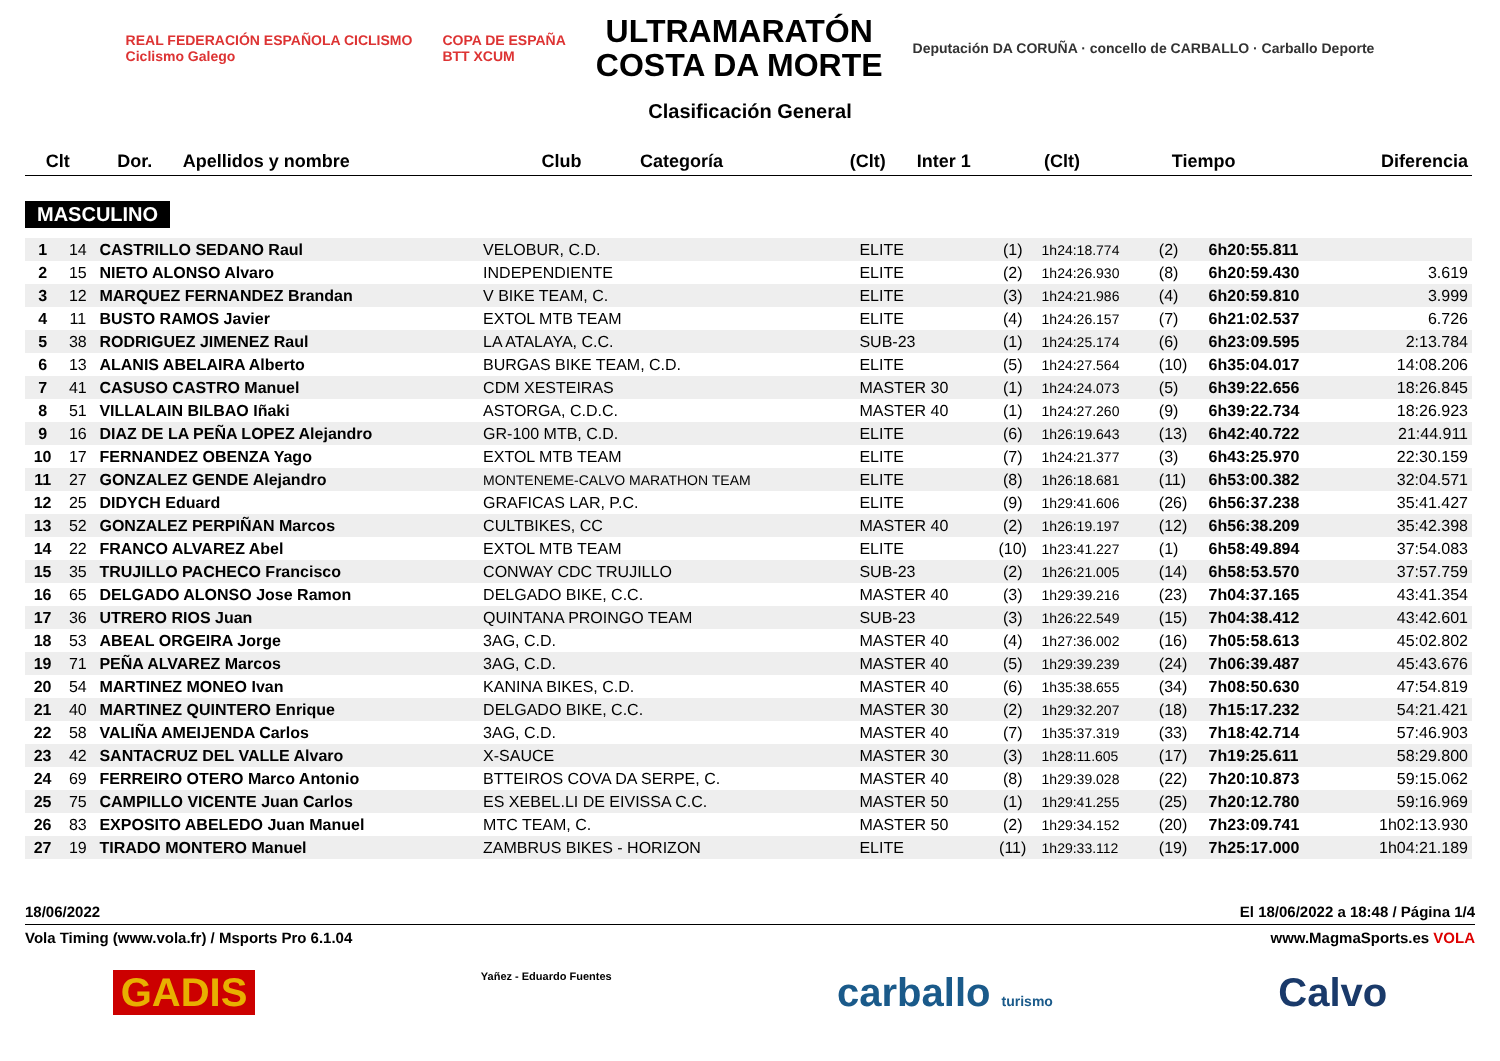REAL FEDERACIÓN ESPAÑOLA CICLISMO
Ciclismo Galego
COPA DE ESPAÑA
BTT XCUM
ULTRAMARATÓN
COSTA DA MORTE
Deputación DA CORUÑA · concello de CARBALLO · Carballo Deporte
Clasificación General
| Clt | Dor. | Apellidos y nombre | Club | Categoría | (Clt) | Inter 1 | (Clt) | Tiempo | Diferencia |
| --- | --- | --- | --- | --- | --- | --- | --- | --- | --- |
MASCULINO
| 1 | 14 | CASTRILLO SEDANO Raul | VELOBUR, C.D. | ELITE | (1) | 1h24:18.774 | (2) | 6h20:55.811 | |
| 2 | 15 | NIETO ALONSO Alvaro | INDEPENDIENTE | ELITE | (2) | 1h24:26.930 | (8) | 6h20:59.430 | 3.619 |
| 3 | 12 | MARQUEZ FERNANDEZ Brandan | V BIKE TEAM, C. | ELITE | (3) | 1h24:21.986 | (4) | 6h20:59.810 | 3.999 |
| 4 | 11 | BUSTO RAMOS Javier | EXTOL MTB TEAM | ELITE | (4) | 1h24:26.157 | (7) | 6h21:02.537 | 6.726 |
| 5 | 38 | RODRIGUEZ JIMENEZ Raul | LA ATALAYA, C.C. | SUB-23 | (1) | 1h24:25.174 | (6) | 6h23:09.595 | 2:13.784 |
| 6 | 13 | ALANIS ABELAIRA Alberto | BURGAS BIKE TEAM, C.D. | ELITE | (5) | 1h24:27.564 | (10) | 6h35:04.017 | 14:08.206 |
| 7 | 41 | CASUSO CASTRO Manuel | CDM XESTEIRAS | MASTER 30 | (1) | 1h24:24.073 | (5) | 6h39:22.656 | 18:26.845 |
| 8 | 51 | VILLALAIN BILBAO Iñaki | ASTORGA, C.D.C. | MASTER 40 | (1) | 1h24:27.260 | (9) | 6h39:22.734 | 18:26.923 |
| 9 | 16 | DIAZ DE LA PEÑA LOPEZ Alejandro | GR-100 MTB, C.D. | ELITE | (6) | 1h26:19.643 | (13) | 6h42:40.722 | 21:44.911 |
| 10 | 17 | FERNANDEZ OBENZA Yago | EXTOL MTB TEAM | ELITE | (7) | 1h24:21.377 | (3) | 6h43:25.970 | 22:30.159 |
| 11 | 27 | GONZALEZ GENDE Alejandro | MONTENEME-CALVO MARATHON TEAM | ELITE | (8) | 1h26:18.681 | (11) | 6h53:00.382 | 32:04.571 |
| 12 | 25 | DIDYCH Eduard | GRAFICAS LAR, P.C. | ELITE | (9) | 1h29:41.606 | (26) | 6h56:37.238 | 35:41.427 |
| 13 | 52 | GONZALEZ PERPIÑAN Marcos | CULTBIKES, CC | MASTER 40 | (2) | 1h26:19.197 | (12) | 6h56:38.209 | 35:42.398 |
| 14 | 22 | FRANCO ALVAREZ Abel | EXTOL MTB TEAM | ELITE | (10) | 1h23:41.227 | (1) | 6h58:49.894 | 37:54.083 |
| 15 | 35 | TRUJILLO PACHECO Francisco | CONWAY CDC TRUJILLO | SUB-23 | (2) | 1h26:21.005 | (14) | 6h58:53.570 | 37:57.759 |
| 16 | 65 | DELGADO ALONSO Jose Ramon | DELGADO BIKE, C.C. | MASTER 40 | (3) | 1h29:39.216 | (23) | 7h04:37.165 | 43:41.354 |
| 17 | 36 | UTRERO RIOS Juan | QUINTANA PROINGO TEAM | SUB-23 | (3) | 1h26:22.549 | (15) | 7h04:38.412 | 43:42.601 |
| 18 | 53 | ABEAL ORGEIRA Jorge | 3AG, C.D. | MASTER 40 | (4) | 1h27:36.002 | (16) | 7h05:58.613 | 45:02.802 |
| 19 | 71 | PEÑA ALVAREZ Marcos | 3AG, C.D. | MASTER 40 | (5) | 1h29:39.239 | (24) | 7h06:39.487 | 45:43.676 |
| 20 | 54 | MARTINEZ MONEO Ivan | KANINA BIKES, C.D. | MASTER 40 | (6) | 1h35:38.655 | (34) | 7h08:50.630 | 47:54.819 |
| 21 | 40 | MARTINEZ QUINTERO Enrique | DELGADO BIKE, C.C. | MASTER 30 | (2) | 1h29:32.207 | (18) | 7h15:17.232 | 54:21.421 |
| 22 | 58 | VALIÑA AMEIJENDA Carlos | 3AG, C.D. | MASTER 40 | (7) | 1h35:37.319 | (33) | 7h18:42.714 | 57:46.903 |
| 23 | 42 | SANTACRUZ DEL VALLE Alvaro | X-SAUCE | MASTER 30 | (3) | 1h28:11.605 | (17) | 7h19:25.611 | 58:29.800 |
| 24 | 69 | FERREIRO OTERO Marco Antonio | BTTEIROS COVA DA SERPE, C. | MASTER 40 | (8) | 1h29:39.028 | (22) | 7h20:10.873 | 59:15.062 |
| 25 | 75 | CAMPILLO VICENTE Juan Carlos | ES XEBEL.LI DE EIVISSA C.C. | MASTER 50 | (1) | 1h29:41.255 | (25) | 7h20:12.780 | 59:16.969 |
| 26 | 83 | EXPOSITO ABELEDO Juan Manuel | MTC TEAM, C. | MASTER 50 | (2) | 1h29:34.152 | (20) | 7h23:09.741 | 1h02:13.930 |
| 27 | 19 | TIRADO MONTERO Manuel | ZAMBRUS BIKES - HORIZON | ELITE | (11) | 1h29:33.112 | (19) | 7h25:17.000 | 1h04:21.189 |
18/06/2022 El 18/06/2022 a 18:48 / Página 1/4
Vola Timing (www.vola.fr) / Msports Pro 6.1.04 www.MagmaSports.es VOLA
GADIS Yañez - Eduardo Fuentes carballo turismo Calvo